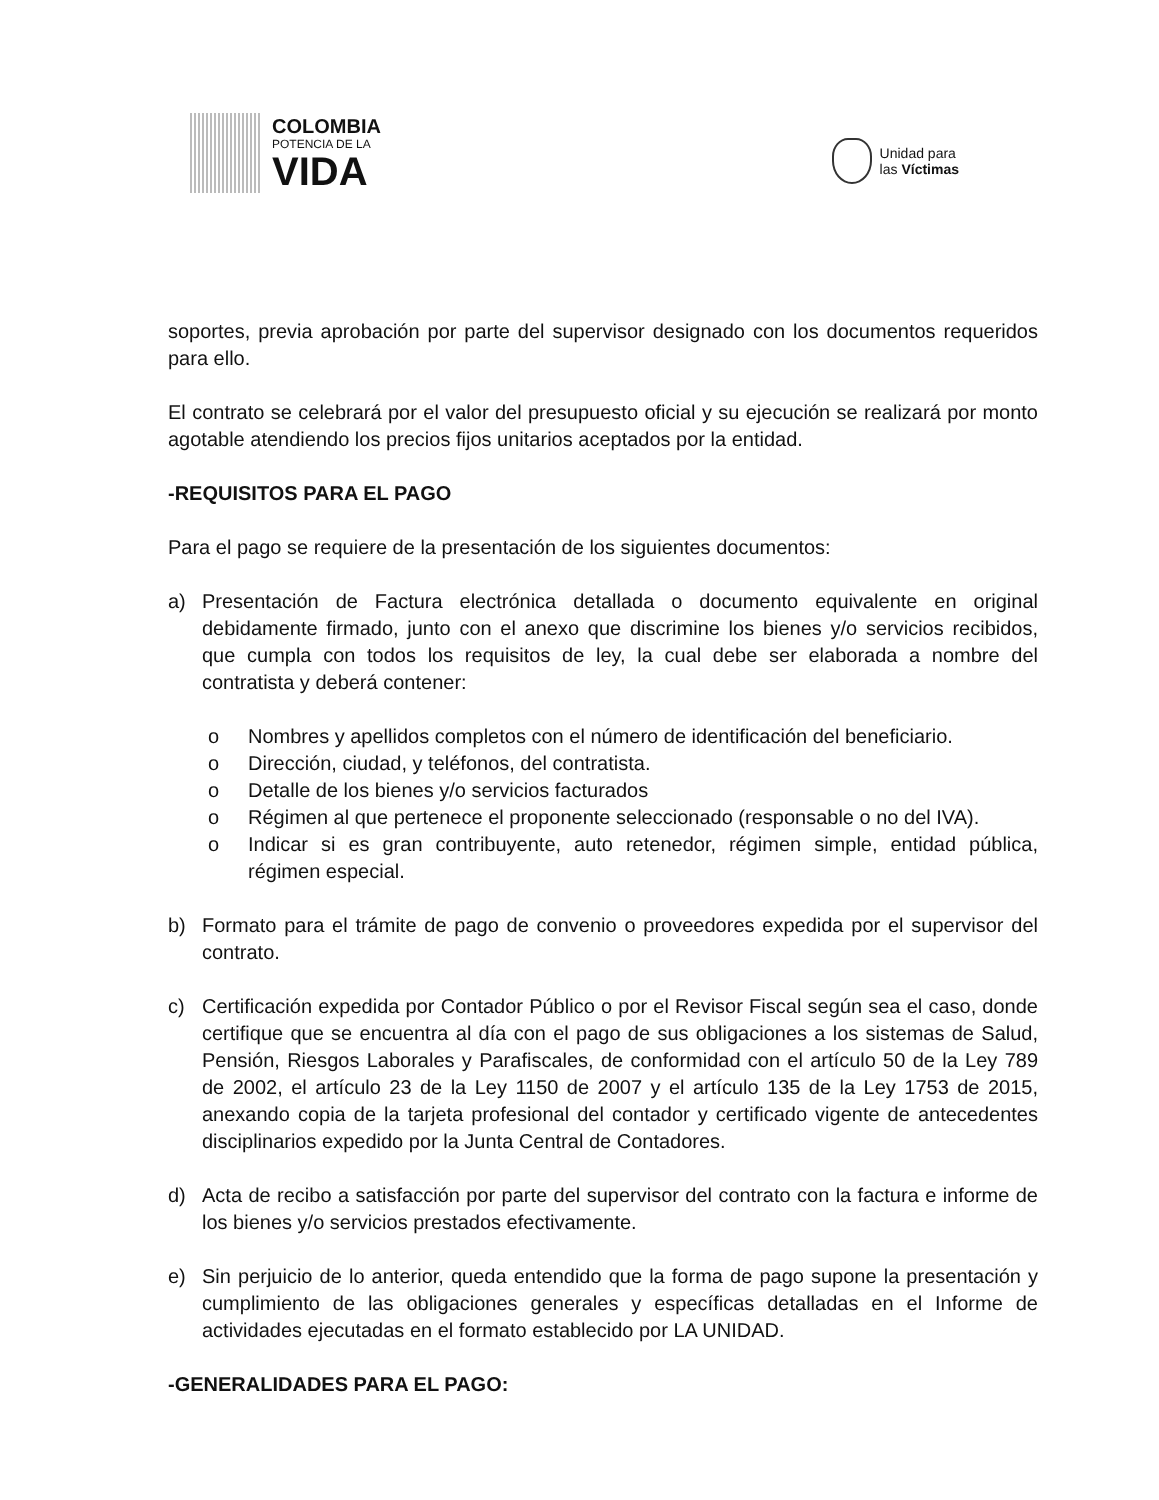COLOMBIA
POTENCIA DE LA
VIDA
Unidad para
las Víctimas
soportes, previa aprobación por parte del supervisor designado con los documentos requeridos para ello.
El contrato se celebrará por el valor del presupuesto oficial y su ejecución se realizará por monto agotable atendiendo los precios fijos unitarios aceptados por la entidad.
-REQUISITOS PARA EL PAGO
Para el pago se requiere de la presentación de los siguientes documentos:
a) Presentación de Factura electrónica detallada o documento equivalente en original debidamente firmado, junto con el anexo que discrimine los bienes y/o servicios recibidos, que cumpla con todos los requisitos de ley, la cual debe ser elaborada a nombre del contratista y deberá contener:
o Nombres y apellidos completos con el número de identificación del beneficiario.
o Dirección, ciudad, y teléfonos, del contratista.
o Detalle de los bienes y/o servicios facturados
o Régimen al que pertenece el proponente seleccionado (responsable o no del IVA).
o Indicar si es gran contribuyente, auto retenedor, régimen simple, entidad pública, régimen especial.
b) Formato para el trámite de pago de convenio o proveedores expedida por el supervisor del contrato.
c) Certificación expedida por Contador Público o por el Revisor Fiscal según sea el caso, donde certifique que se encuentra al día con el pago de sus obligaciones a los sistemas de Salud, Pensión, Riesgos Laborales y Parafiscales, de conformidad con el artículo 50 de la Ley 789 de 2002, el artículo 23 de la Ley 1150 de 2007 y el artículo 135 de la Ley 1753 de 2015, anexando copia de la tarjeta profesional del contador y certificado vigente de antecedentes disciplinarios expedido por la Junta Central de Contadores.
d) Acta de recibo a satisfacción por parte del supervisor del contrato con la factura e informe de los bienes y/o servicios prestados efectivamente.
e) Sin perjuicio de lo anterior, queda entendido que la forma de pago supone la presentación y cumplimiento de las obligaciones generales y específicas detalladas en el Informe de actividades ejecutadas en el formato establecido por LA UNIDAD.
-GENERALIDADES PARA EL PAGO: